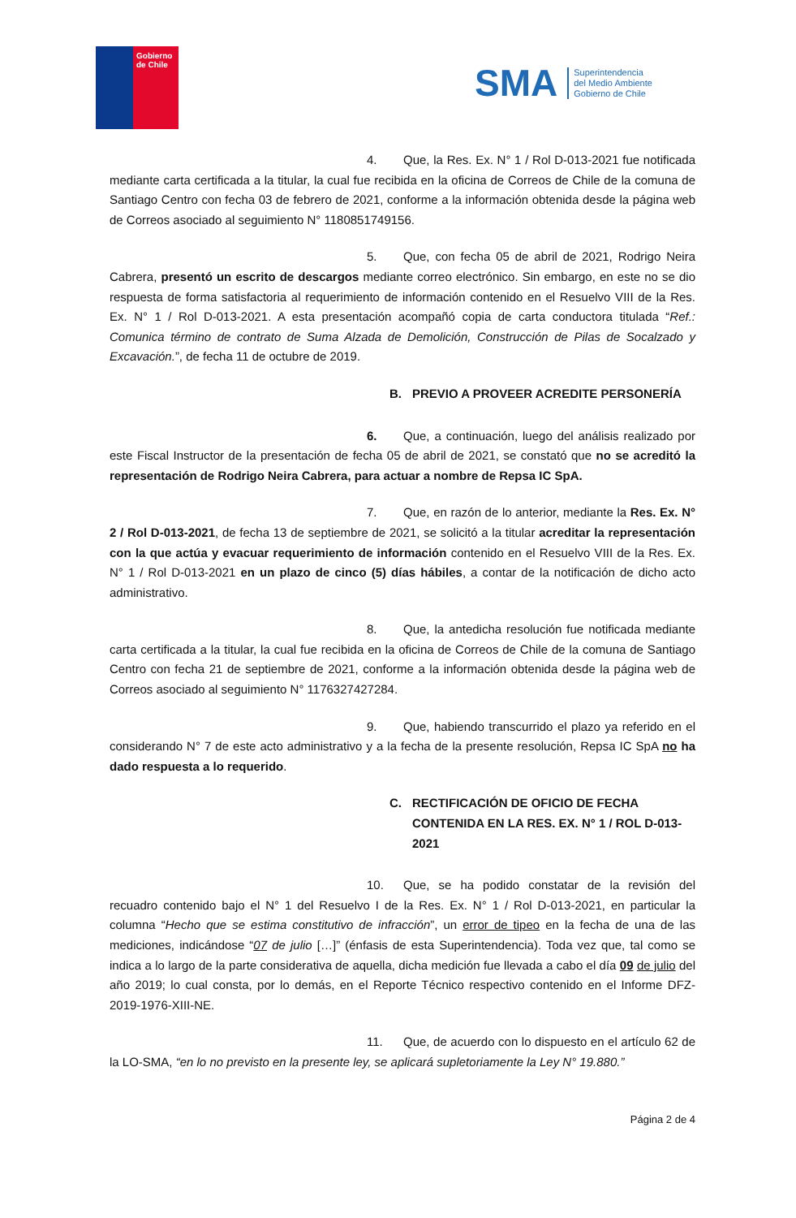Gobierno
de Chile
SMA
Superintendencia
del Medio Ambiente
Gobierno de Chile
4. Que, la Res. Ex. N° 1 / Rol D-013-2021 fue notificada mediante carta certificada a la titular, la cual fue recibida en la oficina de Correos de Chile de la comuna de Santiago Centro con fecha 03 de febrero de 2021, conforme a la información obtenida desde la página web de Correos asociado al seguimiento N° 1180851749156.
5. Que, con fecha 05 de abril de 2021, Rodrigo Neira Cabrera, presentó un escrito de descargos mediante correo electrónico. Sin embargo, en este no se dio respuesta de forma satisfactoria al requerimiento de información contenido en el Resuelvo VIII de la Res. Ex. N° 1 / Rol D-013-2021. A esta presentación acompañó copia de carta conductora titulada “Ref.: Comunica término de contrato de Suma Alzada de Demolición, Construcción de Pilas de Socalzado y Excavación.”, de fecha 11 de octubre de 2019.
B. PREVIO A PROVEER ACREDITE PERSONERÍA
6. Que, a continuación, luego del análisis realizado por este Fiscal Instructor de la presentación de fecha 05 de abril de 2021, se constató que no se acreditó la representación de Rodrigo Neira Cabrera, para actuar a nombre de Repsa IC SpA.
7. Que, en razón de lo anterior, mediante la Res. Ex. N° 2 / Rol D-013-2021, de fecha 13 de septiembre de 2021, se solicitó a la titular acreditar la representación con la que actúa y evacuar requerimiento de información contenido en el Resuelvo VIII de la Res. Ex. N° 1 / Rol D-013-2021 en un plazo de cinco (5) días hábiles, a contar de la notificación de dicho acto administrativo.
8. Que, la antedicha resolución fue notificada mediante carta certificada a la titular, la cual fue recibida en la oficina de Correos de Chile de la comuna de Santiago Centro con fecha 21 de septiembre de 2021, conforme a la información obtenida desde la página web de Correos asociado al seguimiento N° 1176327427284.
9. Que, habiendo transcurrido el plazo ya referido en el considerando N° 7 de este acto administrativo y a la fecha de la presente resolución, Repsa IC SpA no ha dado respuesta a lo requerido.
C. RECTIFICACIÓN DE OFICIO DE FECHA CONTENIDA EN LA RES. EX. N° 1 / ROL D-013-2021
10. Que, se ha podido constatar de la revisión del recuadro contenido bajo el N° 1 del Resuelvo I de la Res. Ex. N° 1 / Rol D-013-2021, en particular la columna “Hecho que se estima constitutivo de infracción”, un error de tipeo en la fecha de una de las mediciones, indicándose “07 de julio […]” (énfasis de esta Superintendencia). Toda vez que, tal como se indica a lo largo de la parte considerativa de aquella, dicha medición fue llevada a cabo el día 09 de julio del año 2019; lo cual consta, por lo demás, en el Reporte Técnico respectivo contenido en el Informe DFZ-2019-1976-XIII-NE.
11. Que, de acuerdo con lo dispuesto en el artículo 62 de la LO-SMA, “en lo no previsto en la presente ley, se aplicará supletoriamente la Ley N° 19.880.”
Página 2 de 4